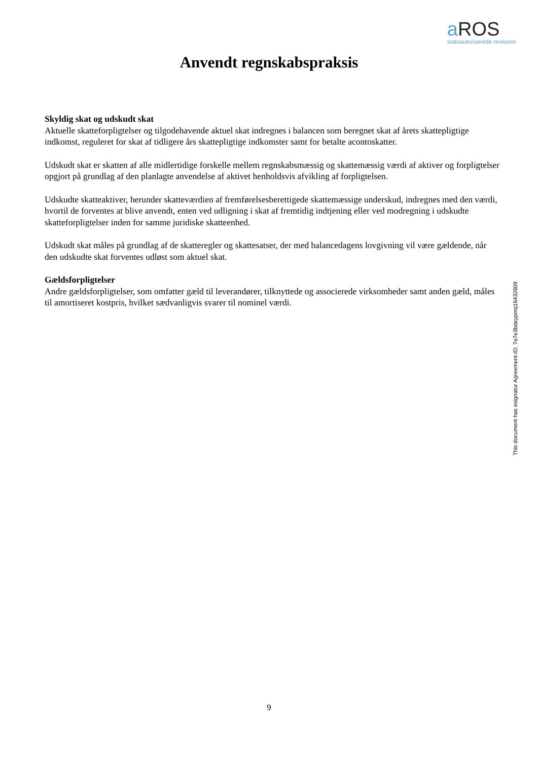a ROS
statsautoriserede revisorer
Anvendt regnskabspraksis
Skyldig skat og udskudt skat
Aktuelle skatteforpligtelser og tilgodehavende aktuel skat indregnes i balancen som beregnet skat af årets skattepligtige indkomst, reguleret for skat af tidligere års skattepligtige indkomster samt for betalte acontoskatter.
Udskudt skat er skatten af alle midlertidige forskelle mellem regnskabsmæssig og skattemæssig værdi af aktiver og forpligtelser opgjort på grundlag af den planlagte anvendelse af aktivet henholdsvis afvikling af forpligtelsen.
Udskudte skatteaktiver, herunder skatteværdien af fremførelsesberettigede skattemæssige underskud, indregnes med den værdi, hvortil de forventes at blive anvendt, enten ved udligning i skat af fremtidig indtjening eller ved modregning i udskudte skatteforpligtelser inden for samme juridiske skatteenhed.
Udskudt skat måles på grundlag af de skatteregler og skattesatser, der med balancedagens lovgivning vil være gældende, når den udskudte skat forventes udløst som aktuel skat.
Gældsforpligtelser
Andre gældsforpligtelser, som omfatter gæld til leverandører, tilknyttede og associerede virksomheder samt anden gæld, måles til amortiseret kostpris, hvilket sædvanligvis svarer til nominel værdi.
This document has esignatur Agreement-ID: 7a7e3bdeypmq16432609
9